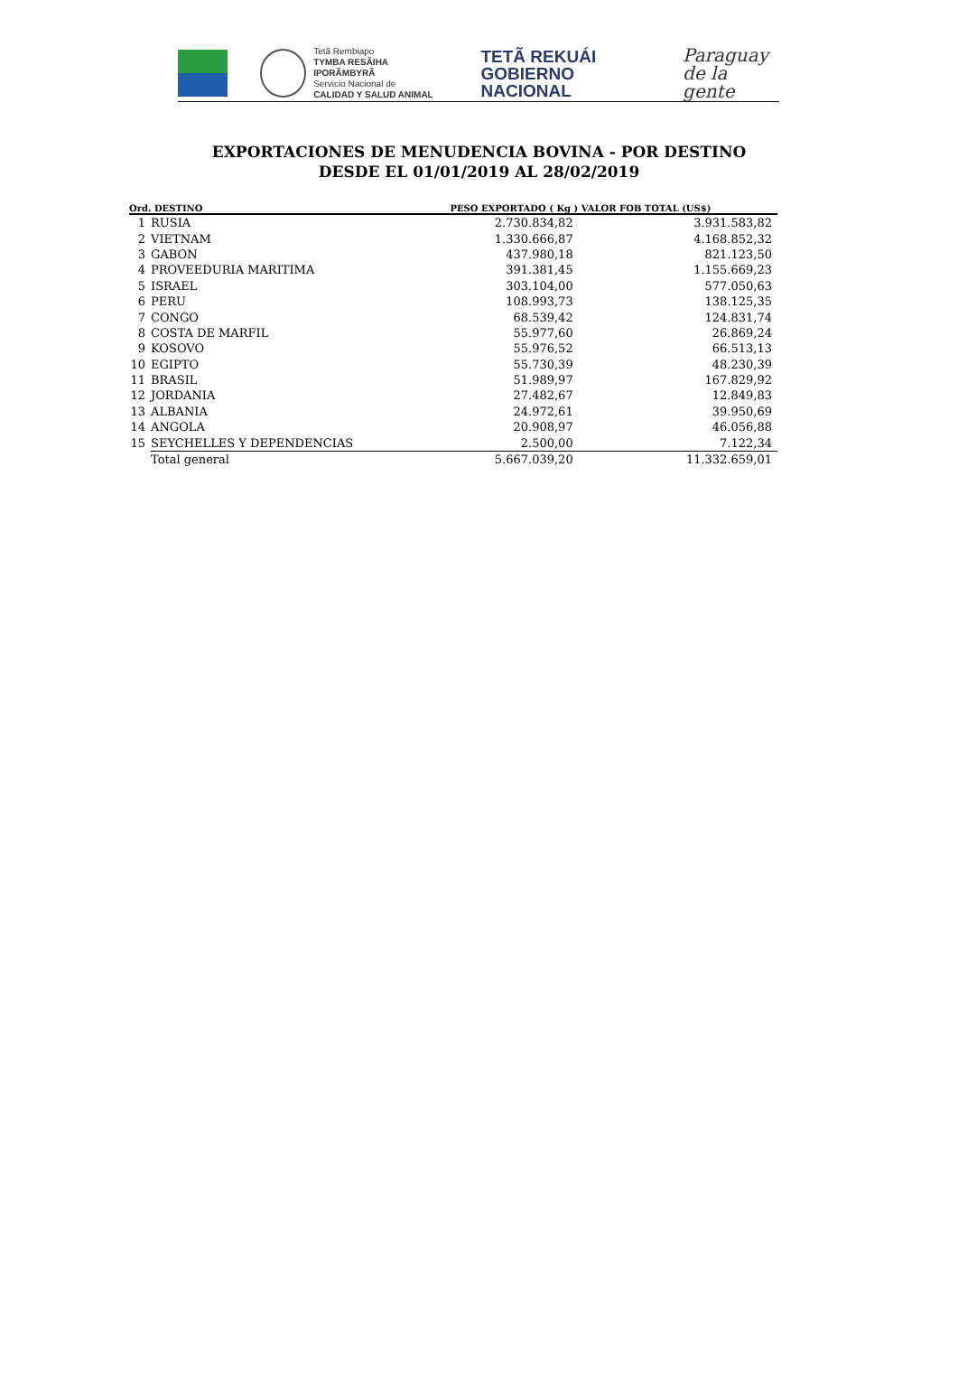Tetã Rembiapo
TYMBA RESÃIHA IPORÃMBYRÃ
Servicio Nacional de
CALIDAD Y SALUD ANIMAL
TETÃ REKUÁI
GOBIERNO NACIONAL
Paraguay
de la gente
EXPORTACIONES DE MENUDENCIA BOVINA - POR DESTINO
DESDE EL 01/01/2019 AL 28/02/2019
| Ord. DESTINO | | PESO EXPORTADO ( Kg ) VALOR FOB TOTAL (US$) | |
| --- | --- | --- | --- |
| 1 | RUSIA | 2.730.834,82 | 3.931.583,82 |
| 2 | VIETNAM | 1.330.666,87 | 4.168.852,32 |
| 3 | GABON | 437.980,18 | 821.123,50 |
| 4 | PROVEEDURIA MARITIMA | 391.381,45 | 1.155.669,23 |
| 5 | ISRAEL | 303.104,00 | 577.050,63 |
| 6 | PERU | 108.993,73 | 138.125,35 |
| 7 | CONGO | 68.539,42 | 124.831,74 |
| 8 | COSTA DE MARFIL | 55.977,60 | 26.869,24 |
| 9 | KOSOVO | 55.976,52 | 66.513,13 |
| 10 | EGIPTO | 55.730,39 | 48.230,39 |
| 11 | BRASIL | 51.989,97 | 167.829,92 |
| 12 | JORDANIA | 27.482,67 | 12.849,83 |
| 13 | ALBANIA | 24.972,61 | 39.950,69 |
| 14 | ANGOLA | 20.908,97 | 46.056,88 |
| 15 | SEYCHELLES Y DEPENDENCIAS | 2.500,00 | 7.122,34 |
| | Total general | 5.667.039,20 | 11.332.659,01 |